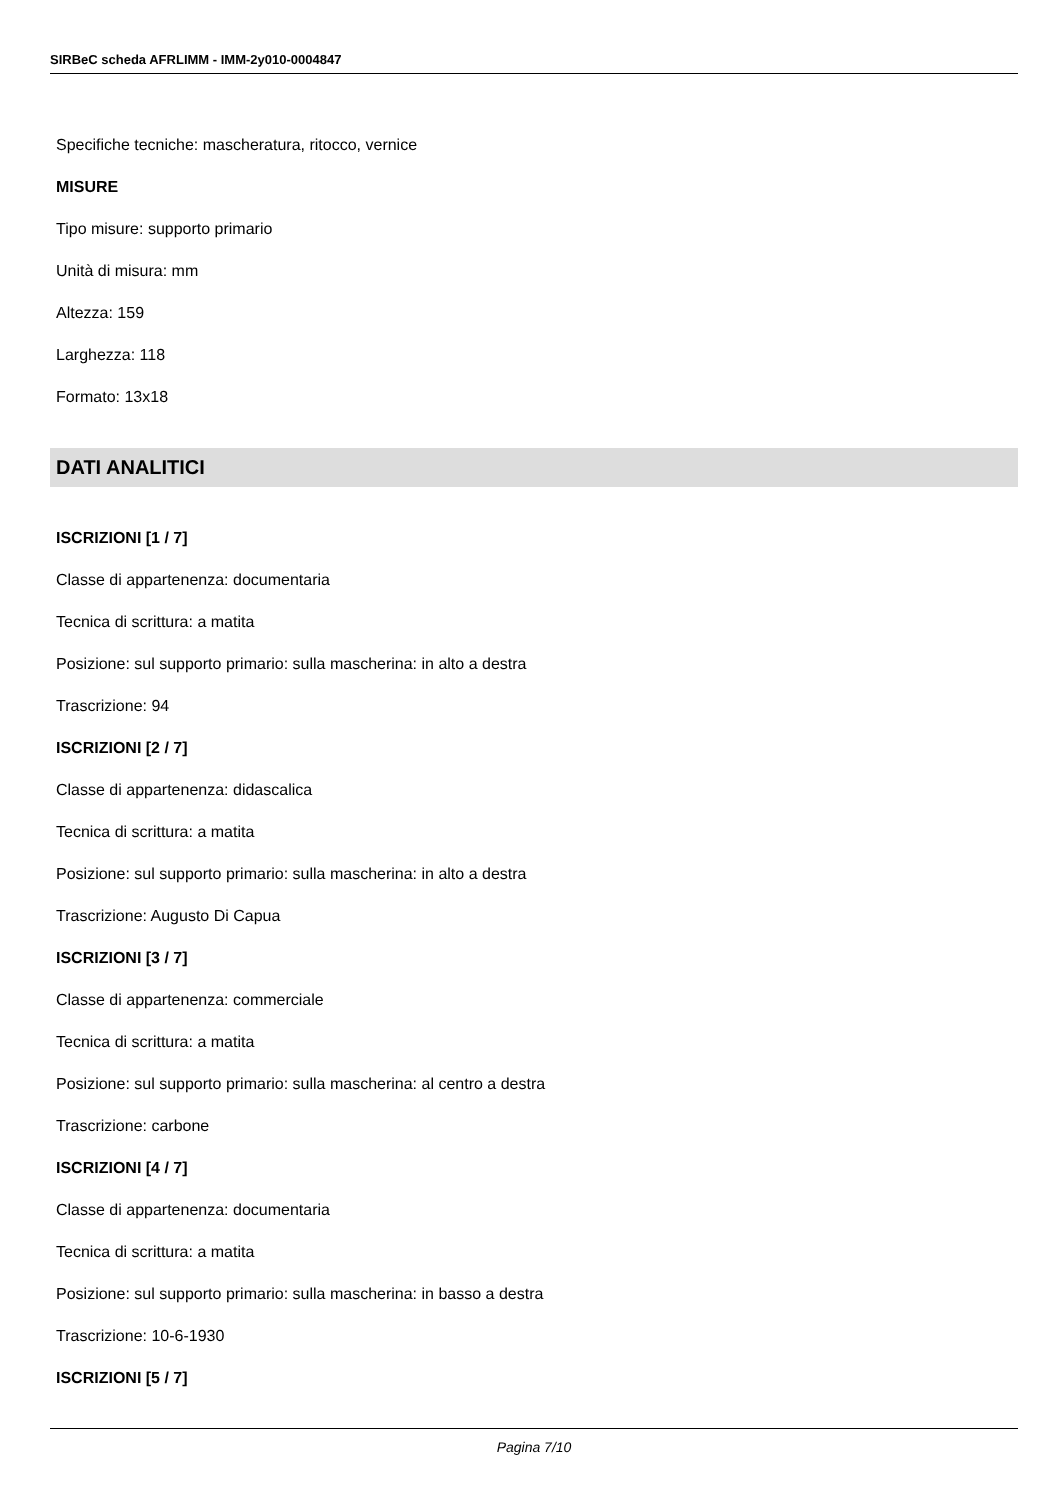SIRBeC scheda AFRLIMM - IMM-2y010-0004847
Specifiche tecniche: mascheratura, ritocco, vernice
MISURE
Tipo misure: supporto primario
Unità di misura: mm
Altezza: 159
Larghezza: 118
Formato: 13x18
DATI ANALITICI
ISCRIZIONI [1 / 7]
Classe di appartenenza: documentaria
Tecnica di scrittura: a matita
Posizione: sul supporto primario: sulla mascherina: in alto a destra
Trascrizione: 94
ISCRIZIONI [2 / 7]
Classe di appartenenza: didascalica
Tecnica di scrittura: a matita
Posizione: sul supporto primario: sulla mascherina: in alto a destra
Trascrizione: Augusto Di Capua
ISCRIZIONI [3 / 7]
Classe di appartenenza: commerciale
Tecnica di scrittura: a matita
Posizione: sul supporto primario: sulla mascherina: al centro a destra
Trascrizione: carbone
ISCRIZIONI [4 / 7]
Classe di appartenenza: documentaria
Tecnica di scrittura: a matita
Posizione: sul supporto primario: sulla mascherina: in basso a destra
Trascrizione: 10-6-1930
ISCRIZIONI [5 / 7]
Pagina 7/10